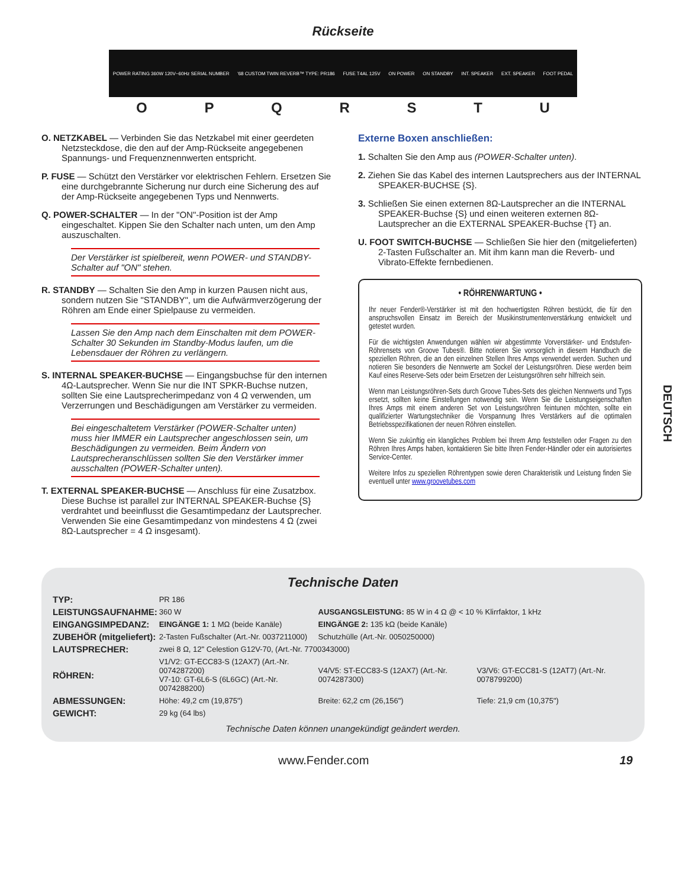Rückseite
POWER RATING 360W 120V~60Hz SERIAL NUMBER '68 CUSTOM TWIN REVERB™ TYPE: PR186 FUSE T4AL 125V ON POWER ON STANDBY INT. SPEAKER EXT. SPEAKER FOOT PEDAL
OPQRSTU
O. NETZKABEL — Verbinden Sie das Netzkabel mit einer geerdeten Netzsteckdose, die den auf der Amp-Rückseite angegebenen Spannungs- und Frequenznennwerten entspricht.
P. FUSE — Schützt den Verstärker vor elektrischen Fehlern. Ersetzen Sie eine durchgebrannte Sicherung nur durch eine Sicherung des auf der Amp-Rückseite angegebenen Typs und Nennwerts.
Q. POWER-SCHALTER — In der "ON"-Position ist der Amp eingeschaltet. Kippen Sie den Schalter nach unten, um den Amp auszuschalten.
Der Verstärker ist spielbereit, wenn POWER- und STANDBY-Schalter auf "ON" stehen.
R. STANDBY — Schalten Sie den Amp in kurzen Pausen nicht aus, sondern nutzen Sie "STANDBY", um die Aufwärmverzögerung der Röhren am Ende einer Spielpause zu vermeiden.
Lassen Sie den Amp nach dem Einschalten mit dem POWER-Schalter 30 Sekunden im Standby-Modus laufen, um die Lebensdauer der Röhren zu verlängern.
S. INTERNAL SPEAKER-BUCHSE — Eingangsbuchse für den internen 4Ω-Lautsprecher. Wenn Sie nur die INT SPKR-Buchse nutzen, sollten Sie eine Lautsprecherimpedanz von 4 Ω verwenden, um Verzerrungen und Beschädigungen am Verstärker zu vermeiden.
Bei eingeschaltetem Verstärker (POWER-Schalter unten) muss hier IMMER ein Lautsprecher angeschlossen sein, um Beschädigungen zu vermeiden. Beim Ändern von Lautsprecheranschlüssen sollten Sie den Verstärker immer ausschalten (POWER-Schalter unten).
T. EXTERNAL SPEAKER-BUCHSE — Anschluss für eine Zusatzbox. Diese Buchse ist parallel zur INTERNAL SPEAKER-Buchse {S} verdrahtet und beeinflusst die Gesamtimpedanz der Lautsprecher. Verwenden Sie eine Gesamtimpedanz von mindestens 4 Ω (zwei 8Ω-Lautsprecher = 4 Ω insgesamt).
Externe Boxen anschließen:
1. Schalten Sie den Amp aus (POWER-Schalter unten).
2. Ziehen Sie das Kabel des internen Lautsprechers aus der INTERNAL SPEAKER-BUCHSE {S}.
3. Schließen Sie einen externen 8Ω-Lautsprecher an die INTERNAL SPEAKER-Buchse {S} und einen weiteren externen 8Ω-Lautsprecher an die EXTERNAL SPEAKER-Buchse {T} an.
U. FOOT SWITCH-BUCHSE — Schließen Sie hier den (mitgelieferten) 2-Tasten Fußschalter an. Mit ihm kann man die Reverb- und Vibrato-Effekte fernbedienen.
• RÖHRENWARTUNG •
Ihr neuer Fender®-Verstärker ist mit den hochwertigsten Röhren bestückt, die für den anspruchsvollen Einsatz im Bereich der Musikinstrumentenverstärkung entwickelt und getestet wurden.
Für die wichtigsten Anwendungen wählen wir abgestimmte Vorverstärker- und Endstufen-Röhrensets von Groove Tubes®. Bitte notieren Sie vorsorglich in diesem Handbuch die speziellen Röhren, die an den einzelnen Stellen Ihres Amps verwendet werden. Suchen und notieren Sie besonders die Nennwerte am Sockel der Leistungsröhren. Diese werden beim Kauf eines Reserve-Sets oder beim Ersetzen der Leistungsröhren sehr hilfreich sein.
Wenn man Leistungsröhren-Sets durch Groove Tubes-Sets des gleichen Nennwerts und Typs ersetzt, sollten keine Einstellungen notwendig sein. Wenn Sie die Leistungseigenschaften Ihres Amps mit einem anderen Set von Leistungsröhren feintunen möchten, sollte ein qualifizierter Wartungstechniker die Vorspannung Ihres Verstärkers auf die optimalen Betriebsspezifikationen der neuen Röhren einstellen.
Wenn Sie zukünftig ein klangliches Problem bei Ihrem Amp feststellen oder Fragen zu den Röhren Ihres Amps haben, kontaktieren Sie bitte Ihren Fender-Händler oder ein autorisiertes Service-Center.
Weitere Infos zu speziellen Röhrentypen sowie deren Charakteristik und Leistung finden Sie eventuell unter www.groovetubes.com
DEUTSCH
Technische Daten
| TYP: | PR 186 | | |
| LEISTUNGSAUFNAHME: | 360 W | AUSGANGSLEISTUNG: 85 W in 4 Ω @ < 10 % Klirrfaktor, 1 kHz | |
| EINGANGSIMPEDANZ: | EINGÄNGE 1: 1 MΩ (beide Kanäle) | EINGÄNGE 2: 135 kΩ (beide Kanäle) | |
| ZUBEHÖR (mitgeliefert): | 2-Tasten Fußschalter (Art.-Nr. 0037211000) | Schutzhülle (Art.-Nr. 0050250000) | |
| LAUTSPRECHER: | zwei 8 Ω, 12" Celestion G12V-70, (Art.-Nr. 7700343000) | | |
| RÖHREN: | V1/V2: GT-ECC83-S (12AX7) (Art.-Nr. 0074287200) V7-10: GT-6L6-S (6L6GC) (Art.-Nr. 0074288200) | V4/V5: ST-ECC83-S (12AX7) (Art.-Nr. 0074287300) | V3/V6: GT-ECC81-S (12AT7) (Art.-Nr. 0078799200) |
| ABMESSUNGEN: | Höhe: 49,2 cm (19,875") | Breite: 62,2 cm (26,156") | Tiefe: 21,9 cm (10,375") |
| GEWICHT: | 29 kg (64 lbs) | | |
Technische Daten können unangekündigt geändert werden.
www.Fender.com 19